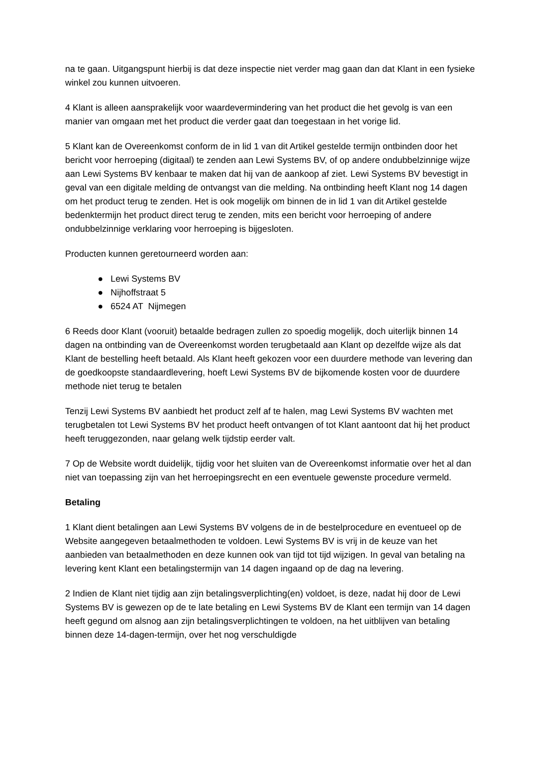na te gaan. Uitgangspunt hierbij is dat deze inspectie niet verder mag gaan dan dat Klant in een fysieke winkel zou kunnen uitvoeren.
4 Klant is alleen aansprakelijk voor waardevermindering van het product die het gevolg is van een manier van omgaan met het product die verder gaat dan toegestaan in het vorige lid.
5 Klant kan de Overeenkomst conform de in lid 1 van dit Artikel gestelde termijn ontbinden door het bericht voor herroeping (digitaal) te zenden aan Lewi Systems BV, of op andere ondubbelzinnige wijze aan Lewi Systems BV kenbaar te maken dat hij van de aankoop af ziet. Lewi Systems BV bevestigt in geval van een digitale melding de ontvangst van die melding. Na ontbinding heeft Klant nog 14 dagen om het product terug te zenden. Het is ook mogelijk om binnen de in lid 1 van dit Artikel gestelde bedenktermijn het product direct terug te zenden, mits een bericht voor herroeping of andere ondubbelzinnige verklaring voor herroeping is bijgesloten.
Producten kunnen geretourneerd worden aan:
● Lewi Systems BV
● Nijhoffstraat 5
● 6524 AT Nijmegen
6 Reeds door Klant (vooruit) betaalde bedragen zullen zo spoedig mogelijk, doch uiterlijk binnen 14 dagen na ontbinding van de Overeenkomst worden terugbetaald aan Klant op dezelfde wijze als dat Klant de bestelling heeft betaald. Als Klant heeft gekozen voor een duurdere methode van levering dan de goedkoopste standaardlevering, hoeft Lewi Systems BV de bijkomende kosten voor de duurdere methode niet terug te betalen
Tenzij Lewi Systems BV aanbiedt het product zelf af te halen, mag Lewi Systems BV wachten met terugbetalen tot Lewi Systems BV het product heeft ontvangen of tot Klant aantoont dat hij het product heeft teruggezonden, naar gelang welk tijdstip eerder valt.
7 Op de Website wordt duidelijk, tijdig voor het sluiten van de Overeenkomst informatie over het al dan niet van toepassing zijn van het herroepingsrecht en een eventuele gewenste procedure vermeld.
Betaling
1 Klant dient betalingen aan Lewi Systems BV volgens de in de bestelprocedure en eventueel op de Website aangegeven betaalmethoden te voldoen. Lewi Systems BV is vrij in de keuze van het aanbieden van betaalmethoden en deze kunnen ook van tijd tot tijd wijzigen. In geval van betaling na levering kent Klant een betalingstermijn van 14 dagen ingaand op de dag na levering.
2 Indien de Klant niet tijdig aan zijn betalingsverplichting(en) voldoet, is deze, nadat hij door de Lewi Systems BV is gewezen op de te late betaling en Lewi Systems BV de Klant een termijn van 14 dagen heeft gegund om alsnog aan zijn betalingsverplichtingen te voldoen, na het uitblijven van betaling binnen deze 14-dagen-termijn, over het nog verschuldigde